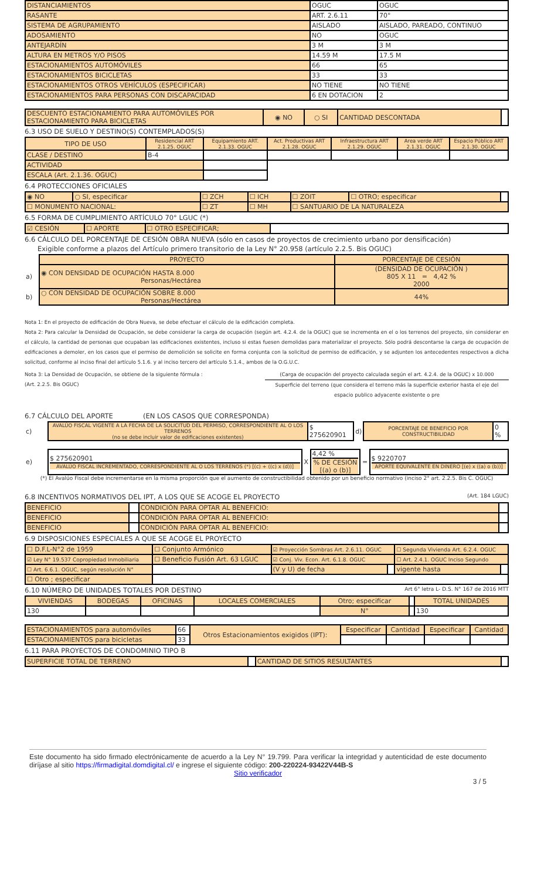| DISTANCIAMIENTOS | OGUC | OGUC |
| RASANTE | ART. 2.6.11 | 70° |
| SISTEMA DE AGRUPAMIENTO | AISLADO | AISLADO, PAREADO, CONTINUO |
| ADOSAMIENTO | NO | OGUC |
| ANTEJARDÍN | 3 M | 3 M |
| ALTURA EN METROS Y/O PISOS | 14.59 M | 17.5 M |
| ESTACIONAMIENTOS AUTOMÓVILES | 66 | 65 |
| ESTACIONAMIENTOS BICICLETAS | 33 | 33 |
| ESTACIONAMIENTOS OTROS VEHÍCULOS (ESPECIFICAR) | NO TIENE | NO TIENE |
| ESTACIONAMIENTOS PARA PERSONAS CON DISCAPACIDAD | 6 EN DOTACION | 2 |
| DESCUENTO ESTACIONAMIENTO PARA AUTOMÓVILES POR ESTACIONAMIENTO PARA BICICLETAS | ◉ NO | ○ SI | CANTIDAD DESCONTADA | |
6.3 USO DE SUELO Y DESTINO(S) CONTEMPLADOS(S)
| TIPO DE USO | Residencial ART 2.1.25. OGUC | Equipamiento ART. 2.1.33. OGUC | Act. Productivas ART 2.1.28. OGUC | Infraestructura ART 2.1.29. OGUC | Area verde ART 2.1.31. OGUC | Espacio Público ART 2.1.30. OGUC |
| CLASE / DESTINO | B-4 | | | | | |
| ACTIVIDAD | | | | | | |
| ESCALA (Art. 2.1.36. OGUC) | | | | | | |
6.4 PROTECCIONES OFICIALES
| ◉ NO | ○ SI, especificar | ☐ ZCH | ☐ ICH | ☐ ZOIT | ☐ OTRO; especificar | |
| ☐ MONUMENTO NACIONAL: | | ☐ ZT | ☐ MH | ☐ SANTUARIO DE LA NATURALEZA | | |
6.5 FORMA DE CUMPLIMIENTO ARTÍCULO 70° LGUC (*)
| ☑ CESIÓN | ☐ APORTE | ☐ OTRO ESPECIFICAR; | |
6.6 CÁLCULO DEL PORCENTAJE DE CESIÓN OBRA NUEVA (sólo en casos de proyectos de crecimiento urbano por densificación)
Exigible conforme a plazos del Artículo primero transitorio de la Ley N° 20.958 (artículo 2.2.5. Bis OGUC)
| | PROYECTO | PORCENTAJE DE CESIÓN |
| a) | ◉ CON DENSIDAD DE OCUPACIÓN HASTA 8.000 Personas/Hectárea | (DENSIDAD DE OCUPACIÓN ) 805 X 11 = 4,42 % 2000 |
| b) | ○ CON DENSIDAD DE OCUPACIÓN SOBRE 8.000 Personas/Hectárea | 44% |
Nota 1: En el proyecto de edificación de Obra Nueva, se debe efectuar el cálculo de la edificación completa.
Nota 2: Para calcular la Densidad de Ocupación, se debe considerar la carga de ocupación (según art. 4.2.4. de la OGUC) que se incrementa en el o los terrenos del proyecto, sin considerar en el cálculo, la cantidad de personas que ocupaban las edificaciones existentes, incluso si estas fuesen demolidas para materializar el proyecto. Sólo podrá descontarse la carga de ocupación de edificaciones a demoler, en los casos que el permiso de demolición se solicite en forma conjunta con la solicitud de permiso de edificación, y se adjunten los antecedentes respectivos a dicha solicitud, conforme al inciso final del artículo 5.1.6. y al inciso tercero del artículo 5.1.4., ambos de la O.G.U.C.
Nota 3: La Densidad de Ocupación, se obtiene de la siguiente fórmula :
(Art. 2.2.5. Bis OGUC)
(Carga de ocupación del proyecto calculada según el art. 4.2.4. de la OGUC) x 10.000
Superficie del terreno (que considera el terreno más la superficie exterior hasta el eje del espacio publico adyacente existente o pre
6.7 CÁLCULO DEL APORTE (EN LOS CASOS QUE CORRESPONDA)
| c) | AVALÚO FISCAL VIGENTE A LA FECHA DE LA SOLICITUD DEL PERMISO, CORRESPONDIENTE AL O LOS TERRENOS (no se debe incluir valor de edificaciones existentes) | $ 275620901 | d) | PORCENTAJE DE BENEFICIO POR CONSTRUCTIBILIDAD | 0 % |
| e) | $ 275620901 AVALÚO FISCAL INCREMENTADO, CORRESPONDIENTE AL O LOS TERRENOS (*) [(c) + ((c) x (d))] | X | 4,42 % % DE CESIÓN [(a) o (b)] | = | $ 9220707 APORTE EQUIVALENTE EN DINERO [(e) x ((a) o (b))] |
(*) El Avalúo Fiscal debe incrementarse en la misma proporción que el aumento de constructibilidad obtenido por un beneficio normativo (inciso 2° art. 2.2.5. Bis C. OGUC)
6.8 INCENTIVOS NORMATIVOS DEL IPT, A LOS QUE SE ACOGE EL PROYECTO (Art. 184 LGUC)
| BENEFICIO | | CONDICIÓN PARA OPTAR AL BENEFICIO: | |
| BENEFICIO | | CONDICIÓN PARA OPTAR AL BENEFICIO: | |
| BENEFICIO | | CONDICIÓN PARA OPTAR AL BENEFICIO: | |
6.9 DISPOSICIONES ESPECIALES A QUE SE ACOGE EL PROYECTO
| ☐ D.F.L-N°2 de 1959 | ☐ Conjunto Armónico | ☑ Proyección Sombras Art. 2.6.11. OGUC | | ☐ Segunda Vivienda Art. 6.2.4. OGUC | |
| ☑ Ley N° 19.537 Copropiedad Inmobiliaria | ☐ Beneficio Fusión Art. 63 LGUC | ☑ Conj. Viv. Econ. Art. 6.1.8. OGUC | | ☐ Art. 2.4.1. OGUC Inciso Segundo | |
| ☐ Art. 6.6.1. OGUC, según resolución N° | | (V y U) de fecha | | vigente hasta | |
| ☐ Otro ; especificar | | | | | |
6.10 NÚMERO DE UNIDADES TOTALES POR DESTINO Art 6° letra L- D.S. N° 167 de 2016 MTT
| VIVIENDAS | BODEGAS | OFICINAS | LOCALES COMERCIALES | Otro; especificar | | TOTAL UNIDADES |
| 130 | | | | N° | | 130 |
| ESTACIONAMIENTOS para automóviles | 66 | Otros Estacionamientos exigidos (IPT): | Especificar | Cantidad | Especificar | Cantidad |
| ESTACIONAMIENTOS para bicicletas | 33 | | | | | |
6.11 PARA PROYECTOS DE CONDOMINIO TIPO B
| SUPERFICIE TOTAL DE TERRENO | | CANTIDAD DE SITIOS RESULTANTES | |
Este documento ha sido firmado electrónicamente de acuerdo a la Ley N° 19.799. Para verificar la integridad y autenticidad de este documento diríjase al sitio https://firmadigital.domdigital.cl/ e ingrese el siguiente código: 200-220224-93422V44B-S
Sitio verificador
3 / 5